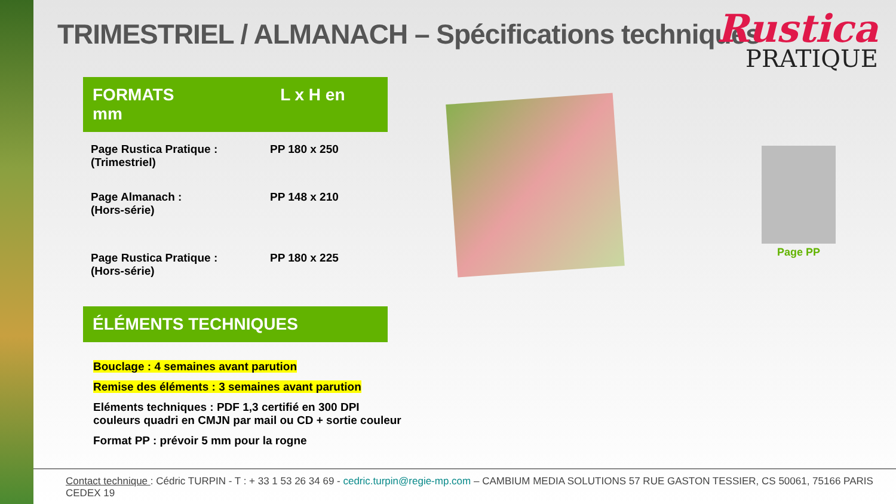TRIMESTRIEL / ALMANACH – Spécifications techniques
Rustica
PRATIQUE
FORMATS L x H en mm
| Page Rustica Pratique : (Trimestriel) | PP 180 x 250 |
| Page Almanach : (Hors-série) | PP 148 x 210 |
| Page Rustica Pratique : (Hors-série) | PP 180 x 225 |
ÉLÉMENTS TECHNIQUES
Bouclage : 4 semaines avant parution
Remise des éléments : 3 semaines avant parution
Eléments techniques : PDF 1,3 certifié en 300 DPI
couleurs quadri en CMJN par mail ou CD + sortie couleur
Format PP : prévoir 5 mm pour la rogne
Page PP
Contact technique : Cédric TURPIN - T : + 33 1 53 26 34 69 - cedric.turpin@regie-mp.com – CAMBIUM MEDIA SOLUTIONS 57 RUE GASTON TESSIER, CS 50061, 75166 PARIS CEDEX 19